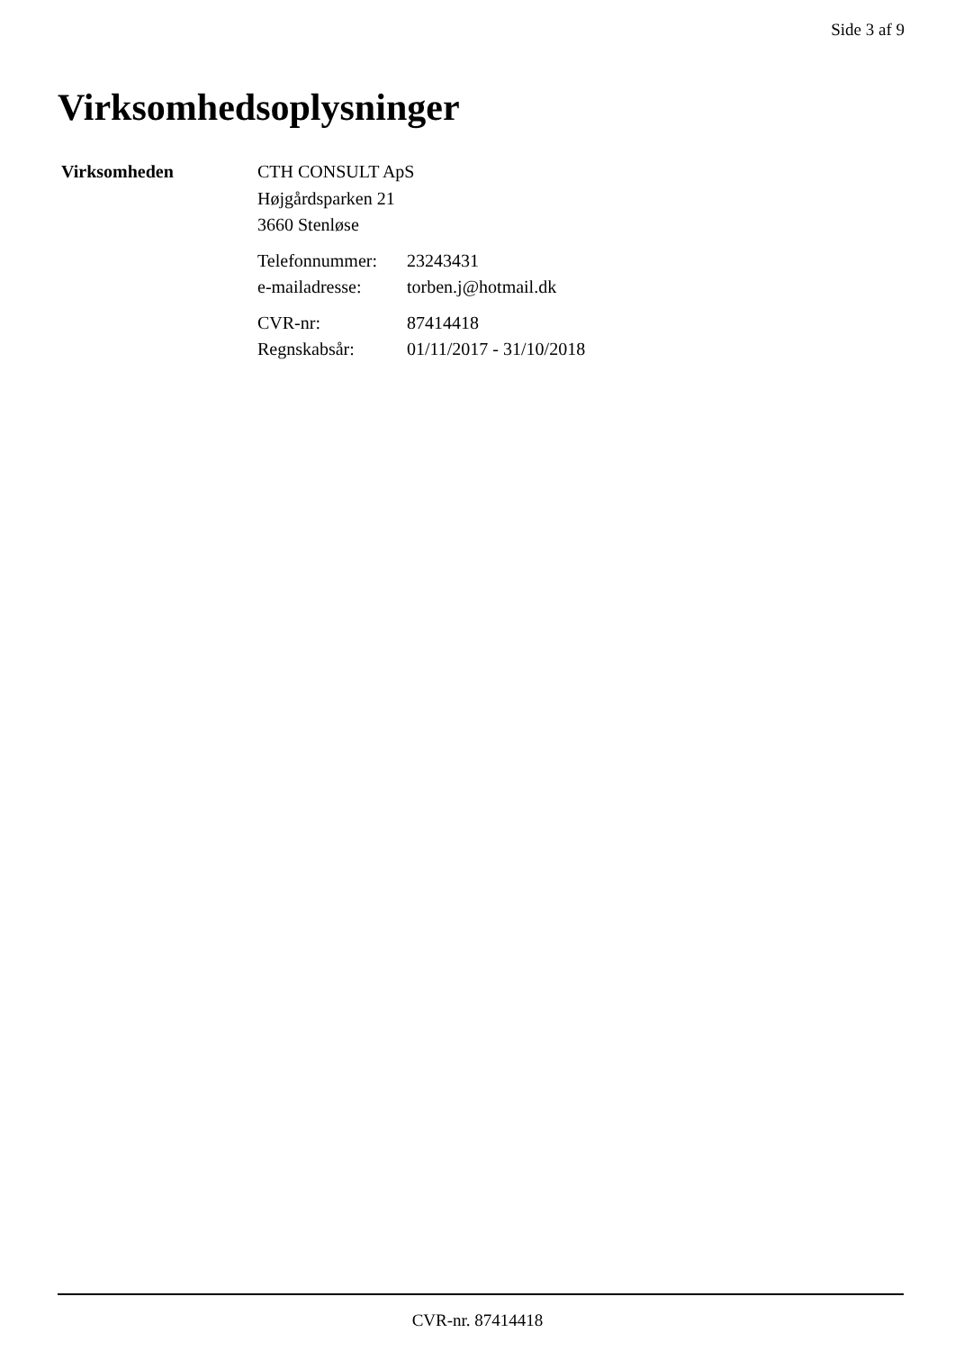Side 3 af 9
Virksomhedsoplysninger
| Virksomheden | CTH CONSULT ApS Højgårdsparken 21 3660 Stenløse / Telefonnummer: / 23243431 / / e-mailadresse: / torben.j@hotmail.dk / / CVR-nr: / 87414418 / / Regnskabsår: / 01/11/2017 - 31/10/2018 / |
CVR-nr. 87414418